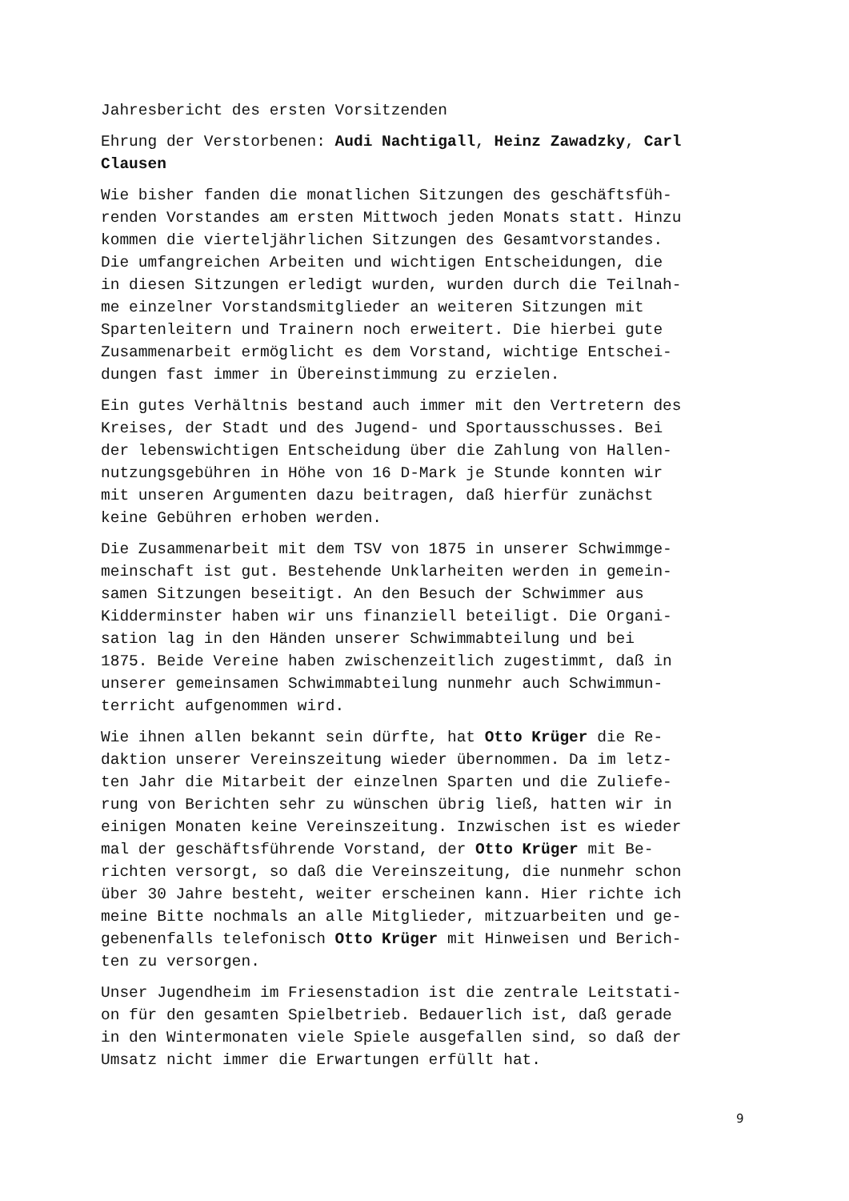Jahresbericht des ersten Vorsitzenden
Ehrung der Verstorbenen: Audi Nachtigall, Heinz Zawadzky, Carl Clausen
Wie bisher fanden die monatlichen Sitzungen des geschäftsfüh- renden Vorstandes am ersten Mittwoch jeden Monats statt. Hinzu kommen die vierteljährlichen Sitzungen des Gesamtvorstandes. Die umfangreichen Arbeiten und wichtigen Entscheidungen, die in diesen Sitzungen erledigt wurden, wurden durch die Teilnah- me einzelner Vorstandsmitglieder an weiteren Sitzungen mit Spartenleitern und Trainern noch erweitert. Die hierbei gute Zusammenarbeit ermöglicht es dem Vorstand, wichtige Entschei- dungen fast immer in Übereinstimmung zu erzielen.
Ein gutes Verhältnis bestand auch immer mit den Vertretern des Kreises, der Stadt und des Jugend- und Sportausschusses. Bei der lebenswichtigen Entscheidung über die Zahlung von Hallen- nutzungsgebühren in Höhe von 16 D-Mark je Stunde konnten wir mit unseren Argumenten dazu beitragen, daß hierfür zunächst keine Gebühren erhoben werden.
Die Zusammenarbeit mit dem TSV von 1875 in unserer Schwimmge- meinschaft ist gut. Bestehende Unklarheiten werden in gemein- samen Sitzungen beseitigt. An den Besuch der Schwimmer aus Kidderminster haben wir uns finanziell beteiligt. Die Organi- sation lag in den Händen unserer Schwimmabteilung und bei 1875. Beide Vereine haben zwischenzeitlich zugestimmt, daß in unserer gemeinsamen Schwimmabteilung nunmehr auch Schwimmun- terricht aufgenommen wird.
Wie ihnen allen bekannt sein dürfte, hat Otto Krüger die Re- daktion unserer Vereinszeitung wieder übernommen. Da im letz- ten Jahr die Mitarbeit der einzelnen Sparten und die Zuliefe- rung von Berichten sehr zu wünschen übrig ließ, hatten wir in einigen Monaten keine Vereinszeitung. Inzwischen ist es wieder mal der geschäftsführende Vorstand, der Otto Krüger mit Be- richten versorgt, so daß die Vereinszeitung, die nunmehr schon über 30 Jahre besteht, weiter erscheinen kann. Hier richte ich meine Bitte nochmals an alle Mitglieder, mitzuarbeiten und ge- gebenenfalls telefonisch Otto Krüger mit Hinweisen und Berich- ten zu versorgen.
Unser Jugendheim im Friesenstadion ist die zentrale Leitstati- on für den gesamten Spielbetrieb. Bedauerlich ist, daß gerade in den Wintermonaten viele Spiele ausgefallen sind, so daß der Umsatz nicht immer die Erwartungen erfüllt hat.
9